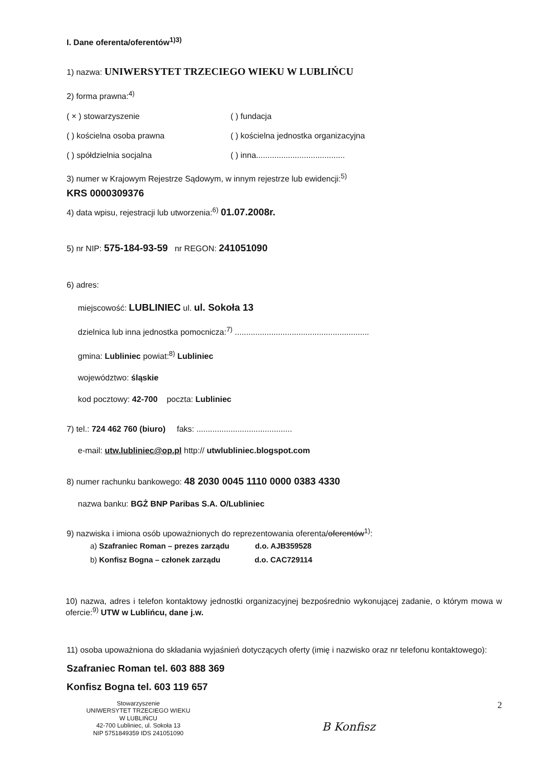I. Dane oferenta/oferentów<sup>1)3)</sup>
1) nazwa: UNIWERSYTET TRZECIEGO WIEKU W LUBLIŃCU
2) forma prawna:<sup>4)</sup>
( × ) stowarzyszenie ( ) fundacja
( ) kościelna osoba prawna ( ) kościelna jednostka organizacyjna
( ) spółdzielnia socjalna ( ) inna.......................................
3) numer w Krajowym Rejestrze Sądowym, w innym rejestrze lub ewidencji:<sup>5)</sup>
KRS 0000309376
4) data wpisu, rejestracji lub utworzenia:<sup>6)</sup> 01.07.2008r.
5) nr NIP: 575-184-93-59 nr REGON: 241051090
6) adres:
miejscowość: LUBLINIEC ul. ul. Sokoła 13
dzielnica lub inna jednostka pomocnicza:<sup>7)</sup> ...........................................................
gmina: Lubliniec powiat:<sup>8)</sup> Lubliniec
województwo: śląskie
kod pocztowy: 42-700 poczta: Lubliniec
7) tel.: 724 462 760 (biuro) faks: ..........................................
e-mail: utw.lubliniec@op.pl http:// utwlubliniec.blogspot.com
8) numer rachunku bankowego: 48 2030 0045 1110 0000 0383 4330
nazwa banku: BGŻ BNP Paribas S.A. O/Lubliniec
9) nazwiska i imiona osób upoważnionych do reprezentowania oferenta/oferentów<sup>1)</sup>:
a) Szafraniec Roman – prezes zarządu d.o. AJB359528
b) Konfisz Bogna – członek zarządu d.o. CAC729114
10) nazwa, adres i telefon kontaktowy jednostki organizacyjnej bezpośrednio wykonującej zadanie, o którym mowa w ofercie:<sup>9)</sup> UTW w Lublińcu, dane j.w.
11) osoba upoważniona do składania wyjaśnień dotyczących oferty (imię i nazwisko oraz nr telefonu kontaktowego):
Szafraniec Roman tel. 603 888 369
Konfisz Bogna tel. 603 119 657
Stowarzyszenie
UNIWERSYTET TRZECIEGO WIEKU
W LUBLIŃCU
42-700 Lubliniec, ul. Sokoła 13
NIP 5751849359 IDS 241051090
B Konfisz
2